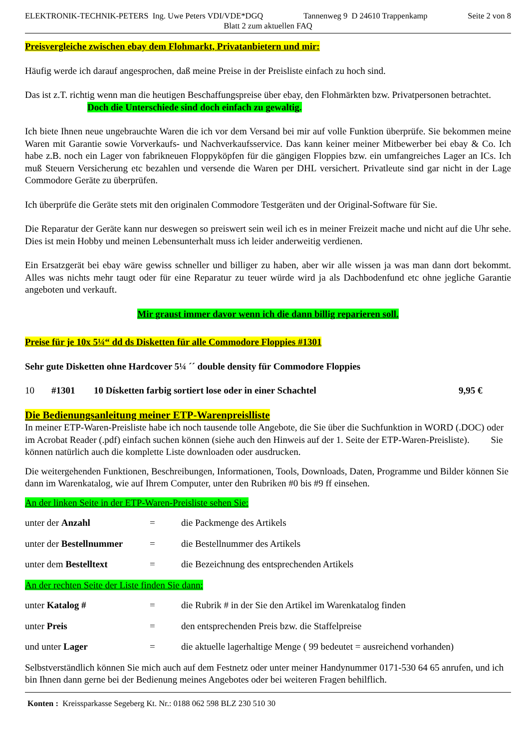ELEKTRONIK-TECHNIK-PETERS Ing. Uwe Peters VDI/VDE*DGQ Tannenweg 9 D 24610 Trappenkamp Seite 2 von 8
Blatt 2 zum aktuellen FAQ
Preisvergleiche zwischen ebay dem Flohmarkt, Privatanbietern und mir:
Häufig werde ich darauf angesprochen, daß meine Preise in der Preisliste einfach zu hoch sind.
Das ist z.T. richtig wenn man die heutigen Beschaffungspreise über ebay, den Flohmärkten bzw. Privatpersonen betrachtet.
Doch die Unterschiede sind doch einfach zu gewaltig.
Ich biete Ihnen neue ungebrauchte Waren die ich vor dem Versand bei mir auf volle Funktion überprüfe. Sie bekommen meine Waren mit Garantie sowie Vorverkaufs- und Nachverkaufsservice. Das kann keiner meiner Mitbewerber bei ebay & Co. Ich habe z.B. noch ein Lager von fabrikneuen Floppyköpfen für die gängigen Floppies bzw. ein umfangreiches Lager an ICs. Ich muß Steuern Versicherung etc bezahlen und versende die Waren per DHL versichert. Privatleute sind gar nicht in der Lage Commodore Geräte zu überprüfen.
Ich überprüfe die Geräte stets mit den originalen Commodore Testgeräten und der Original-Software für Sie.
Die Reparatur der Geräte kann nur deswegen so preiswert sein weil ich es in meiner Freizeit mache und nicht auf die Uhr sehe. Dies ist mein Hobby und meinen Lebensunterhalt muss ich leider anderweitig verdienen.
Ein Ersatzgerät bei ebay wäre gewiss schneller und billiger zu haben, aber wir alle wissen ja was man dann dort bekommt. Alles was nichts mehr taugt oder für eine Reparatur zu teuer würde wird ja als Dachbodenfund etc ohne jegliche Garantie angeboten und verkauft.
Mir graust immer davor wenn ich die dann billig reparieren soll.
Preise für je 10x 5¼“ dd ds Disketten für alle Commodore Floppies #1301
Sehr gute Disketten ohne Hardcover 5¼ ´´ double density für Commodore Floppies
10 #1301 10 Dísketten farbig sortiert lose oder in einer Schachtel 9,95 €
Die Bedienungsanleitung meiner ETP-Warenpreislliste
In meiner ETP-Waren-Preisliste habe ich noch tausende tolle Angebote, die Sie über die Suchfunktion in WORD (.DOC) oder im Acrobat Reader (.pdf) einfach suchen können (siehe auch den Hinweis auf der 1. Seite der ETP-Waren-Preisliste). Sie können natürlich auch die komplette Liste downloaden oder ausdrucken.
Die weitergehenden Funktionen, Beschreibungen, Informationen, Tools, Downloads, Daten, Programme und Bilder können Sie dann im Warenkatalog, wie auf Ihrem Computer, unter den Rubriken #0 bis #9 ff einsehen.
An der linken Seite in der ETP-Waren-Preisliste sehen Sie:
| unter der Anzahl | = | die Packmenge des Artikels |
| unter der Bestellnummer | = | die Bestellnummer des Artikels |
| unter dem Bestelltext | = | die Bezeichnung des entsprechenden Artikels |
An der rechten Seite der Liste finden Sie dann:
| unter Katalog # | = | die Rubrik # in der Sie den Artikel im Warenkatalog finden |
| unter Preis | = | den entsprechenden Preis bzw. die Staffelpreise |
| und unter Lager | = | die aktuelle lagerhaltige Menge ( 99 bedeutet = ausreichend vorhanden) |
Selbstverständlich können Sie mich auch auf dem Festnetz oder unter meiner Handynummer 0171-530 64 65 anrufen, und ich bin Ihnen dann gerne bei der Bedienung meines Angebotes oder bei weiteren Fragen behilflich.
Konten : Kreissparkasse Segeberg Kt. Nr.: 0188 062 598 BLZ 230 510 30